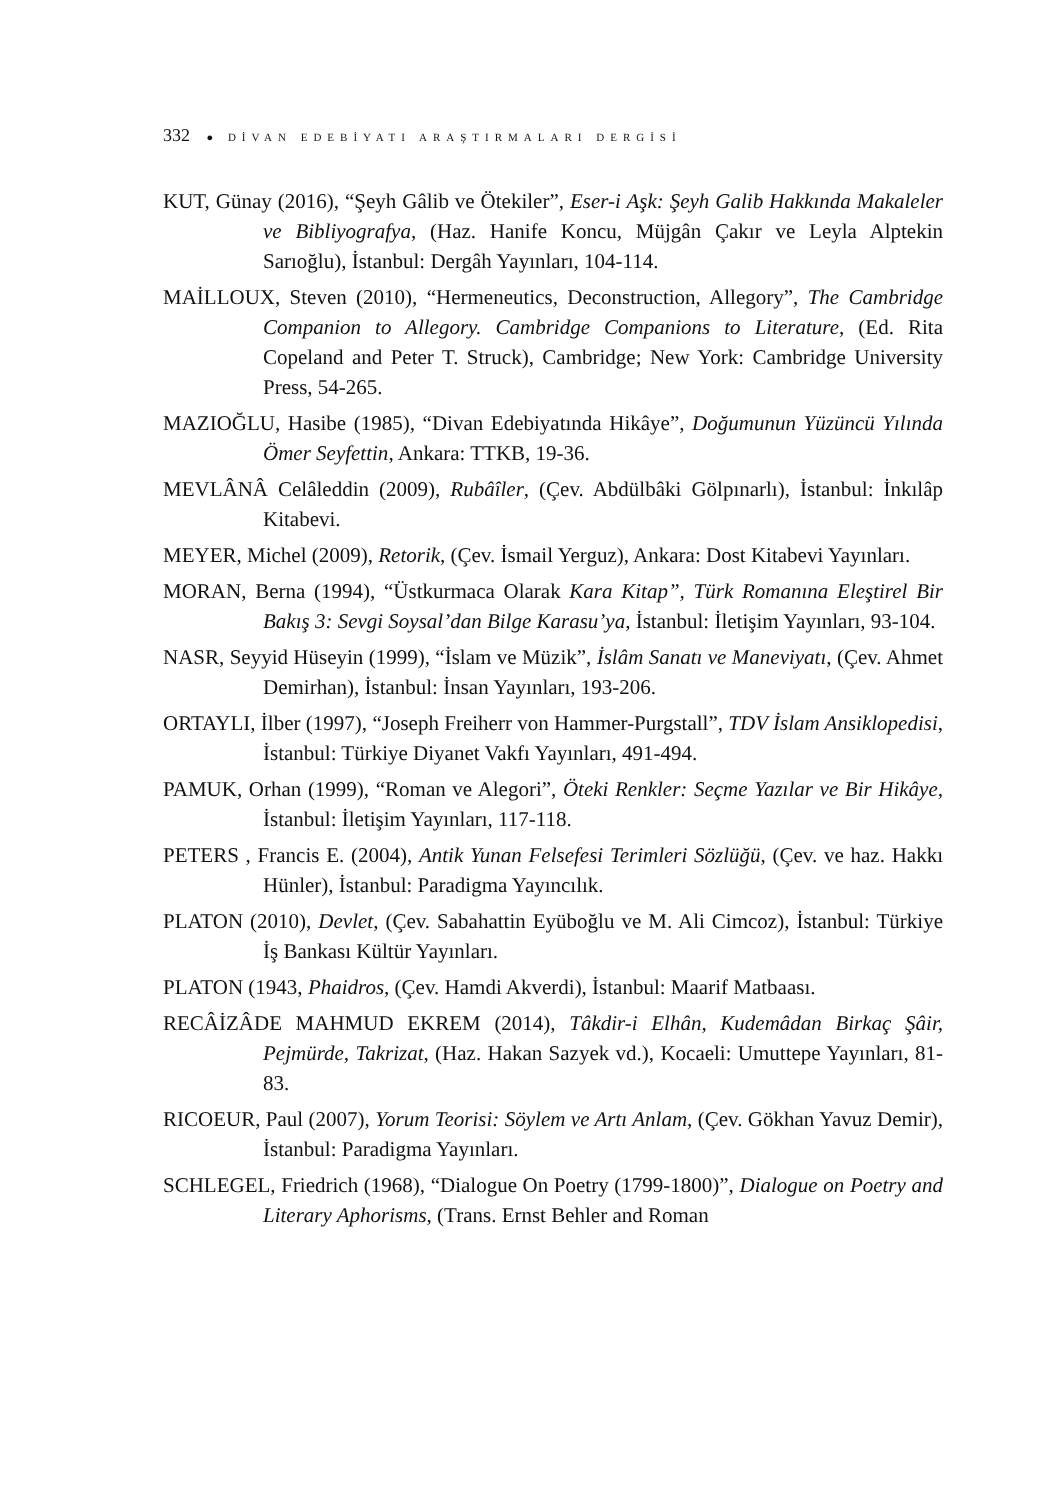332 ● DİVAN EDEBİYATI ARAŞTIRMALARI DERGİSİ
KUT, Günay (2016), “Şeyh Gâlib ve Ötekiler”, Eser-i Aşk: Şeyh Galib Hakkında Makaleler ve Bibliyografya, (Haz. Hanife Koncu, Müjgân Çakır ve Leyla Alptekin Sarıoğlu), İstanbul: Dergâh Yayınları, 104-114.
MAİLLOUX, Steven (2010), “Hermeneutics, Deconstruction, Allegory”, The Cambridge Companion to Allegory. Cambridge Companions to Literature, (Ed. Rita Copeland and Peter T. Struck), Cambridge; New York: Cambridge University Press, 54-265.
MAZIOĞLU, Hasibe (1985), “Divan Edebiyatında Hikâye”, Doğumunun Yüzüncü Yılında Ömer Seyfettin, Ankara: TTKB, 19-36.
MEVLÂNÂ Celâleddin (2009), Rubâîler, (Çev. Abdülbâki Gölpınarlı), İstanbul: İnkılâp Kitabevi.
MEYER, Michel (2009), Retorik, (Çev. İsmail Yerguz), Ankara: Dost Kitabevi Yayınları.
MORAN, Berna (1994), “Üstkurmaca Olarak Kara Kitap”, Türk Romanına Eleştirel Bir Bakış 3: Sevgi Soysal’dan Bilge Karasu’ya, İstanbul: İletişim Yayınları, 93-104.
NASR, Seyyid Hüseyin (1999), “İslam ve Müzik”, İslâm Sanatı ve Maneviyatı, (Çev. Ahmet Demirhan), İstanbul: İnsan Yayınları, 193-206.
ORTAYLI, İlber (1997), “Joseph Freiherr von Hammer-Purgstall”, TDV İslam Ansiklopedisi, İstanbul: Türkiye Diyanet Vakfı Yayınları, 491-494.
PAMUK, Orhan (1999), “Roman ve Alegori”, Öteki Renkler: Seçme Yazılar ve Bir Hikâye, İstanbul: İletişim Yayınları, 117-118.
PETERS , Francis E. (2004), Antik Yunan Felsefesi Terimleri Sözlüğü, (Çev. ve haz. Hakkı Hünler), İstanbul: Paradigma Yayıncılık.
PLATON (2010), Devlet, (Çev. Sabahattin Eyüboğlu ve M. Ali Cimcoz), İstanbul: Türkiye İş Bankası Kültür Yayınları.
PLATON (1943, Phaidros, (Çev. Hamdi Akverdi), İstanbul: Maarif Matbaası.
RECÂİZÂDE MAHMUD EKREM (2014), Tâkdir-i Elhân, Kudemâdan Birkaç Şâir, Pejmürde, Takrizat, (Haz. Hakan Sazyek vd.), Kocaeli: Umuttepe Yayınları, 81-83.
RICOEUR, Paul (2007), Yorum Teorisi: Söylem ve Artı Anlam, (Çev. Gökhan Yavuz Demir), İstanbul: Paradigma Yayınları.
SCHLEGEL, Friedrich (1968), “Dialogue On Poetry (1799-1800)”, Dialogue on Poetry and Literary Aphorisms, (Trans. Ernst Behler and Roman